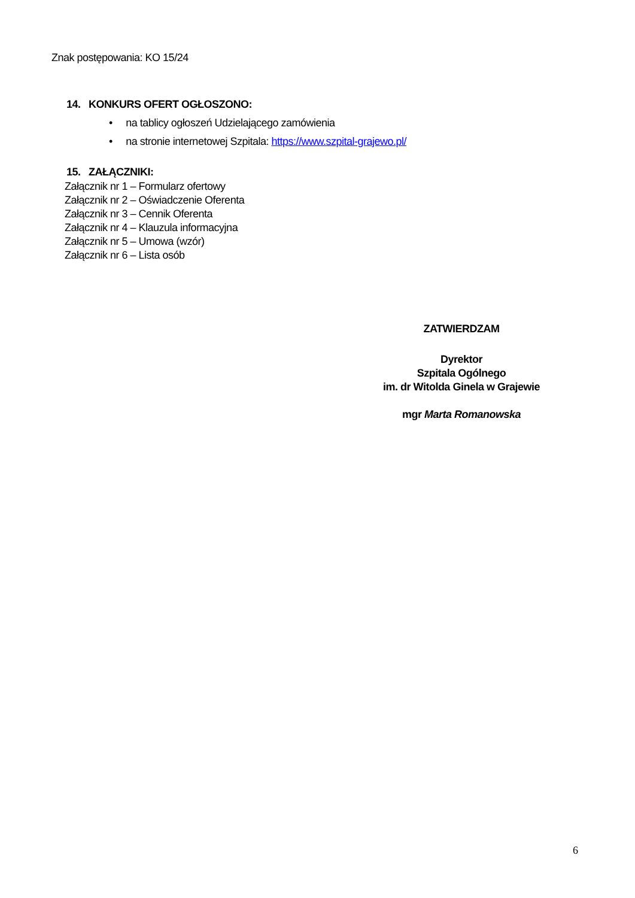Znak postępowania: KO 15/24
14. KONKURS OFERT OGŁOSZONO:
• na tablicy ogłoszeń Udzielającego zamówienia
• na stronie internetowej Szpitala: https://www.szpital-grajewo.pl/
15. ZAŁĄCZNIKI:
Załącznik nr 1 – Formularz ofertowy
Załącznik nr 2 – Oświadczenie Oferenta
Załącznik nr 3 – Cennik Oferenta
Załącznik nr 4 – Klauzula informacyjna
Załącznik nr 5 – Umowa (wzór)
Załącznik nr 6 – Lista osób
ZATWIERDZAM
Dyrektor
Szpitala Ogólnego
im. dr Witolda Ginela w Grajewie
mgr Marta Romanowska
6